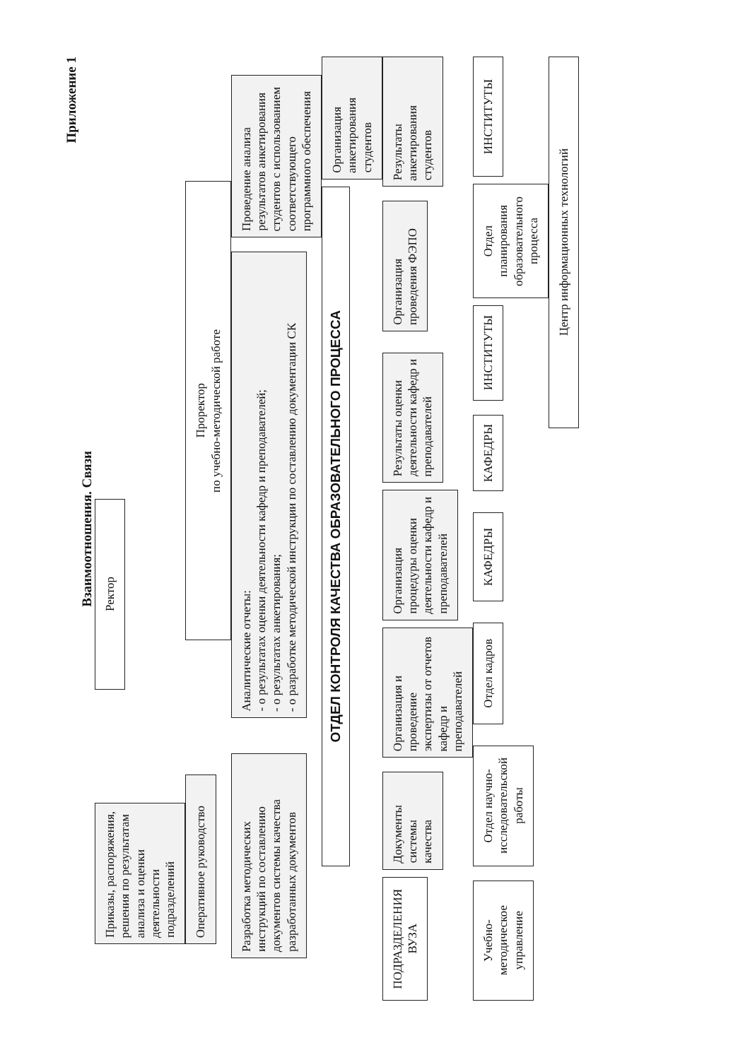Приложение 1
Взаимоотношения. Связи
Приказы, распоряжения, решения по результатам анализа и оценки деятельности подразделений
Ректор
Оперативное руководство
Проректор
по учебно-методической работе
Разработка методических инструкций по составлению документов системы качества разработанных документов
Аналитические отчеты:
- о результатах оценки деятельности кафедр и преподавателей;
- о результатах анкетирования;
- о разработке методической инструкции по составлению документации СК
Проведение анализа результатов анкетирования студентов с использованием соответствующего программного обеспечения
ОТДЕЛ КОНТРОЛЯ КАЧЕСТВА ОБРАЗОВАТЕЛЬНОГО ПРОЦЕССА
Организация анкетирования студентов
ПОДРАЗДЕЛЕНИЯ ВУЗА
Документы системы качества
Организация и проведение экспертизы от отчетов кафедр и преподавателей
Организация процедуры оценки деятельности кафедр и преподавателей
Результаты оценки деятельности кафедр и преподавателей
Организация проведения ФЭПО
Результаты анкетирования студентов
Учебно-методическое управление
Отдел научно-исследовательской работы
Отдел кадров
КАФЕДРЫ
КАФЕДРЫ
ИНСТИТУТЫ
Отдел планирования образовательного процесса
ИНСТИТУТЫ
Центр информационных технологий